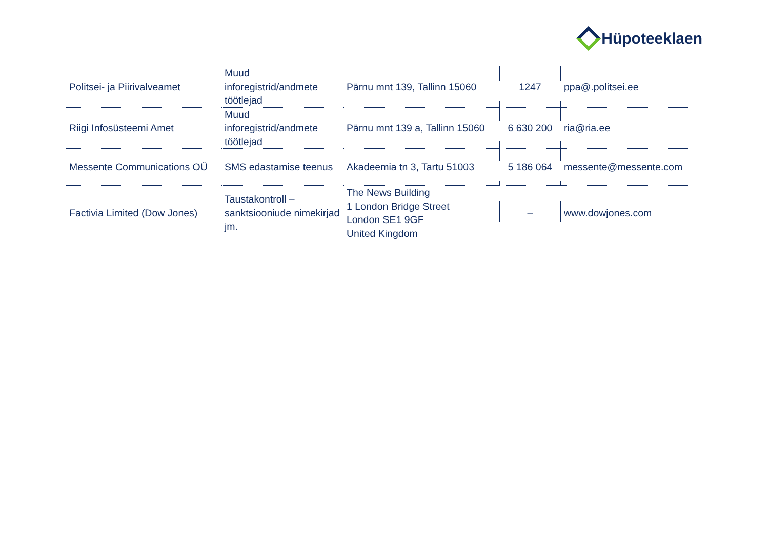Hüpoteeklaen
| Politsei- ja Piirivalveamet | Muud inforegistrid/andmete töötlejad | Pärnu mnt 139, Tallinn 15060 | 1247 | ppa@.politsei.ee |
| Riigi Infosüsteemi Amet | Muud inforegistrid/andmete töötlejad | Pärnu mnt 139 a, Tallinn 15060 | 6 630 200 | ria@ria.ee |
| Messente Communications OÜ | SMS edastamise teenus | Akadeemia tn 3, Tartu 51003 | 5 186 064 | messente@messente.com |
| Factivia Limited (Dow Jones) | Taustakontroll – sanktsiooniude nimekirjad jm. | The News Building 1 London Bridge Street London SE1 9GF United Kingdom | – | www.dowjones.com |